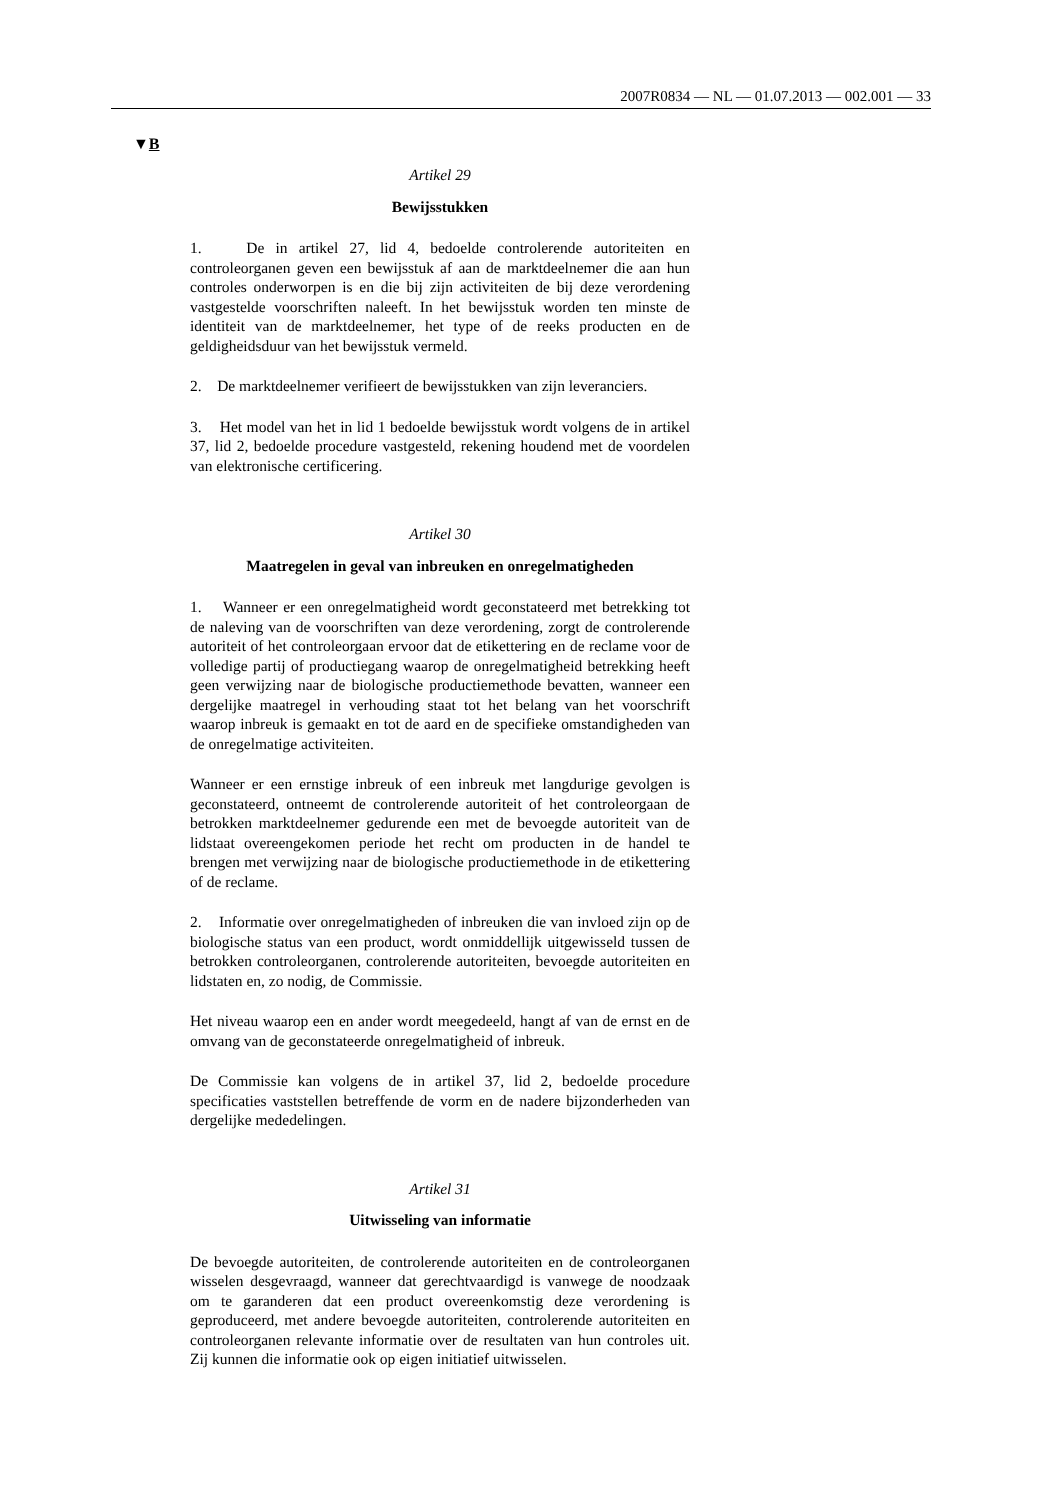2007R0834 — NL — 01.07.2013 — 002.001 — 33
▼B
Artikel 29
Bewijsstukken
1. De in artikel 27, lid 4, bedoelde controlerende autoriteiten en controleorganen geven een bewijsstuk af aan de marktdeelnemer die aan hun controles onderworpen is en die bij zijn activiteiten de bij deze verordening vastgestelde voorschriften naleeft. In het bewijsstuk worden ten minste de identiteit van de marktdeelnemer, het type of de reeks producten en de geldigheidsduur van het bewijsstuk vermeld.
2. De marktdeelnemer verifieert de bewijsstukken van zijn leveranciers.
3. Het model van het in lid 1 bedoelde bewijsstuk wordt volgens de in artikel 37, lid 2, bedoelde procedure vastgesteld, rekening houdend met de voordelen van elektronische certificering.
Artikel 30
Maatregelen in geval van inbreuken en onregelmatigheden
1. Wanneer er een onregelmatigheid wordt geconstateerd met betrekking tot de naleving van de voorschriften van deze verordening, zorgt de controlerende autoriteit of het controleorgaan ervoor dat de etikettering en de reclame voor de volledige partij of productiegang waarop de onregelmatigheid betrekking heeft geen verwijzing naar de biologische productiemethode bevatten, wanneer een dergelijke maatregel in verhouding staat tot het belang van het voorschrift waarop inbreuk is gemaakt en tot de aard en de specifieke omstandigheden van de onregelmatige activiteiten.
Wanneer er een ernstige inbreuk of een inbreuk met langdurige gevolgen is geconstateerd, ontneemt de controlerende autoriteit of het controleorgaan de betrokken marktdeelnemer gedurende een met de bevoegde autoriteit van de lidstaat overeengekomen periode het recht om producten in de handel te brengen met verwijzing naar de biologische productiemethode in de etikettering of de reclame.
2. Informatie over onregelmatigheden of inbreuken die van invloed zijn op de biologische status van een product, wordt onmiddellijk uitgewisseld tussen de betrokken controleorganen, controlerende autoriteiten, bevoegde autoriteiten en lidstaten en, zo nodig, de Commissie.
Het niveau waarop een en ander wordt meegedeeld, hangt af van de ernst en de omvang van de geconstateerde onregelmatigheid of inbreuk.
De Commissie kan volgens de in artikel 37, lid 2, bedoelde procedure specificaties vaststellen betreffende de vorm en de nadere bijzonderheden van dergelijke mededelingen.
Artikel 31
Uitwisseling van informatie
De bevoegde autoriteiten, de controlerende autoriteiten en de controleorganen wisselen desgevraagd, wanneer dat gerechtvaardigd is vanwege de noodzaak om te garanderen dat een product overeenkomstig deze verordening is geproduceerd, met andere bevoegde autoriteiten, controlerende autoriteiten en controleorganen relevante informatie over de resultaten van hun controles uit. Zij kunnen die informatie ook op eigen initiatief uitwisselen.